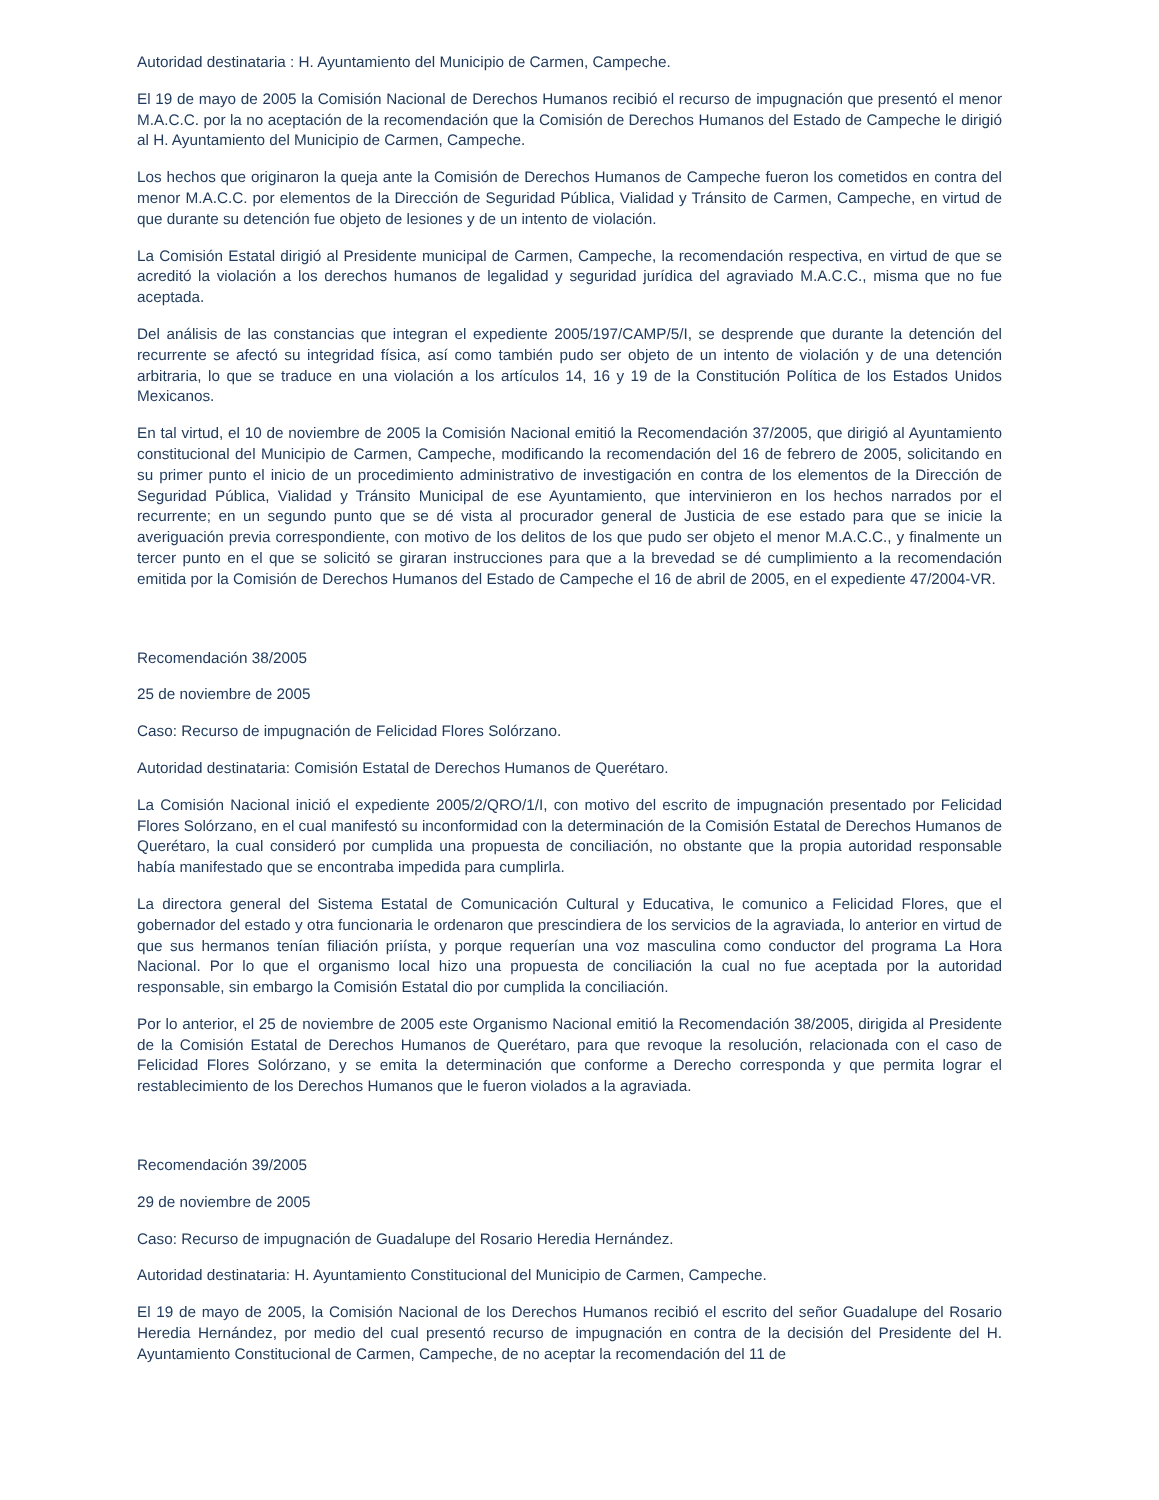Autoridad destinataria : H. Ayuntamiento del Municipio de Carmen, Campeche.
El 19 de mayo de 2005 la Comisión Nacional de Derechos Humanos recibió el recurso de impugnación que presentó el menor M.A.C.C. por la no aceptación de la recomendación que la Comisión de Derechos Humanos del Estado de Campeche le dirigió al H. Ayuntamiento del Municipio de Carmen, Campeche.
Los hechos que originaron la queja ante la Comisión de Derechos Humanos de Campeche fueron los cometidos en contra del menor M.A.C.C. por elementos de la Dirección de Seguridad Pública, Vialidad y Tránsito de Carmen, Campeche, en virtud de que durante su detención fue objeto de lesiones y de un intento de violación.
La Comisión Estatal dirigió al Presidente municipal de Carmen, Campeche, la recomendación respectiva, en virtud de que se acreditó la violación a los derechos humanos de legalidad y seguridad jurídica del agraviado M.A.C.C., misma que no fue aceptada.
Del análisis de las constancias que integran el expediente 2005/197/CAMP/5/I, se desprende que durante la detención del recurrente se afectó su integridad física, así como también pudo ser objeto de un intento de violación y de una detención arbitraria, lo que se traduce en una violación a los artículos 14, 16 y 19 de la Constitución Política de los Estados Unidos Mexicanos.
En tal virtud, el 10 de noviembre de 2005 la Comisión Nacional emitió la Recomendación 37/2005, que dirigió al Ayuntamiento constitucional del Municipio de Carmen, Campeche, modificando la recomendación del 16 de febrero de 2005, solicitando en su primer punto el inicio de un procedimiento administrativo de investigación en contra de los elementos de la Dirección de Seguridad Pública, Vialidad y Tránsito Municipal de ese Ayuntamiento, que intervinieron en los hechos narrados por el recurrente; en un segundo punto que se dé vista al procurador general de Justicia de ese estado para que se inicie la averiguación previa correspondiente, con motivo de los delitos de los que pudo ser objeto el menor M.A.C.C., y finalmente un tercer punto en el que se solicitó se giraran instrucciones para que a la brevedad se dé cumplimiento a la recomendación emitida por la Comisión de Derechos Humanos del Estado de Campeche el 16 de abril de 2005, en el expediente 47/2004-VR.
Recomendación 38/2005
25 de noviembre de 2005
Caso: Recurso de impugnación de Felicidad Flores Solórzano.
Autoridad destinataria: Comisión Estatal de Derechos Humanos de Querétaro.
La Comisión Nacional inició el expediente 2005/2/QRO/1/I, con motivo del escrito de impugnación presentado por Felicidad Flores Solórzano, en el cual manifestó su inconformidad con la determinación de la Comisión Estatal de Derechos Humanos de Querétaro, la cual consideró por cumplida una propuesta de conciliación, no obstante que la propia autoridad responsable había manifestado que se encontraba impedida para cumplirla.
La directora general del Sistema Estatal de Comunicación Cultural y Educativa, le comunico a Felicidad Flores, que el gobernador del estado y otra funcionaria le ordenaron que prescindiera de los servicios de la agraviada, lo anterior en virtud de que sus hermanos tenían filiación priísta, y porque requerían una voz masculina como conductor del programa La Hora Nacional. Por lo que el organismo local hizo una propuesta de conciliación la cual no fue aceptada por la autoridad responsable, sin embargo la Comisión Estatal dio por cumplida la conciliación.
Por lo anterior, el 25 de noviembre de 2005 este Organismo Nacional emitió la Recomendación 38/2005, dirigida al Presidente de la Comisión Estatal de Derechos Humanos de Querétaro, para que revoque la resolución, relacionada con el caso de Felicidad Flores Solórzano, y se emita la determinación que conforme a Derecho corresponda y que permita lograr el restablecimiento de los Derechos Humanos que le fueron violados a la agraviada.
Recomendación 39/2005
29 de noviembre de 2005
Caso: Recurso de impugnación de Guadalupe del Rosario Heredia Hernández.
Autoridad destinataria: H. Ayuntamiento Constitucional del Municipio de Carmen, Campeche.
El 19 de mayo de 2005, la Comisión Nacional de los Derechos Humanos recibió el escrito del señor Guadalupe del Rosario Heredia Hernández, por medio del cual presentó recurso de impugnación en contra de la decisión del Presidente del H. Ayuntamiento Constitucional de Carmen, Campeche, de no aceptar la recomendación del 11 de